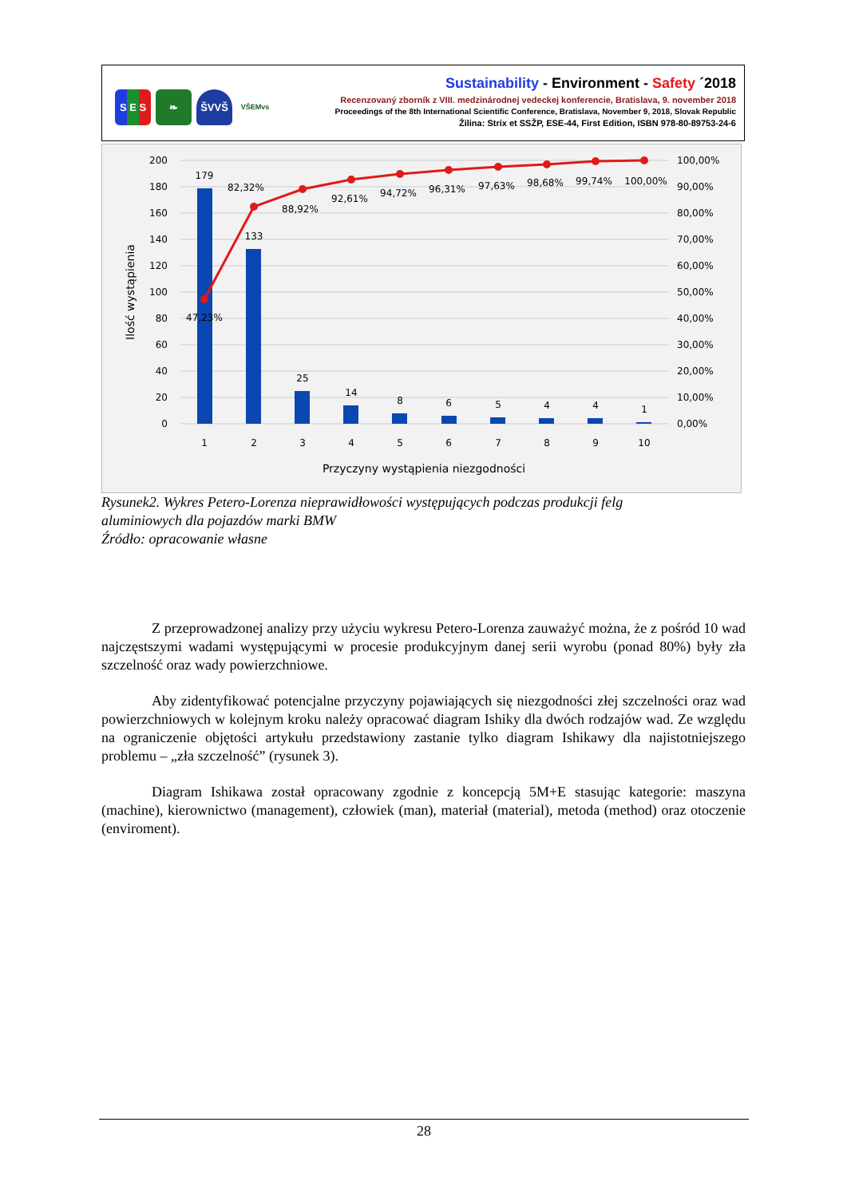S E S ❧ ŠVVŠ
VŠEMvs
Sustainability - Environment - Safety ´2018
Recenzovaný zborník z VIII. medzinárodnej vedeckej konferencie, Bratislava, 9. november 2018
Proceedings of the 8th International Scientific Conference, Bratislava, November 9, 2018, Slovak Republic
Žilina: Strix et SSŽP, ESE-44, First Edition, ISBN 978-80-89753-24-6
200
180
160
140
120
100
80
60
40
20
0
100,00%
90,00%
80,00%
70,00%
60,00%
50,00%
40,00%
30,00%
20,00%
10,00%
0,00%
179
133
25
14
8
6
5
4
4
1
47,23%
82,32%
88,92%
92,61%
94,72%
96,31%
97,63%
98,68%
99,74%
100,00%
1
2
3
4
5
6
7
8
9
10
Przyczyny wystąpienia niezgodności
Ilość wystąpienia
Rysunek2. Wykres Petero-Lorenza nieprawidłowości występujących podczas produkcji felg
aluminiowych dla pojazdów marki BMW
Źródło: opracowanie własne
Z przeprowadzonej analizy przy użyciu wykresu Petero-Lorenza zauważyć można, że z pośród 10 wad najczęstszymi wadami występującymi w procesie produkcyjnym danej serii wyrobu (ponad 80%) były zła szczelność oraz wady powierzchniowe.
Aby zidentyfikować potencjalne przyczyny pojawiających się niezgodności złej szczelności oraz wad powierzchniowych w kolejnym kroku należy opracować diagram Ishiky dla dwóch rodzajów wad. Ze względu na ograniczenie objętości artykułu przedstawiony zastanie tylko diagram Ishikawy dla najistotniejszego problemu – „zła szczelność” (rysunek 3).
Diagram Ishikawa został opracowany zgodnie z koncepcją 5M+E stasując kategorie: maszyna (machine), kierownictwo (management), człowiek (man), materiał (material), metoda (method) oraz otoczenie (enviroment).
28